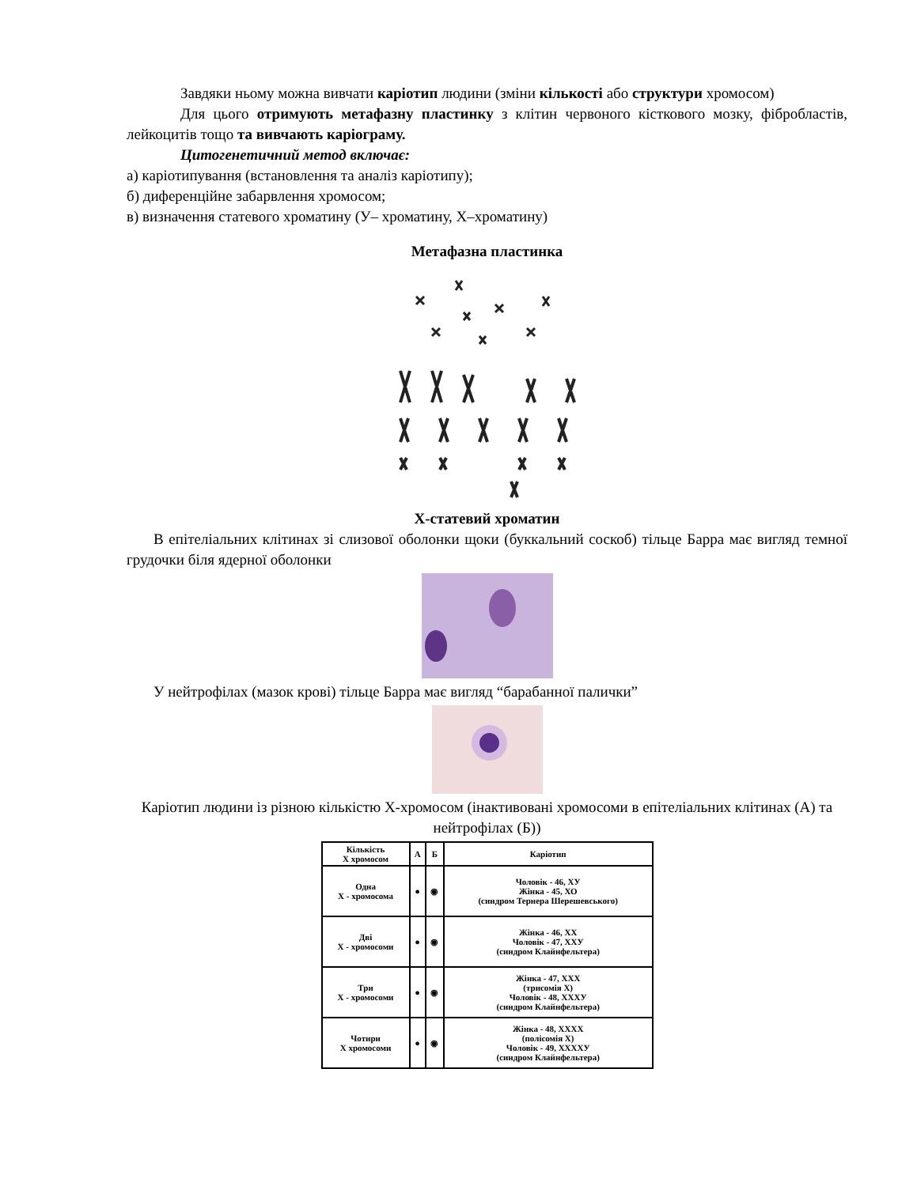Завдяки ньому можна вивчати каріотип людини (зміни кількості або структури хромосом)
Для цього отримують метафазну пластинку з клітин червоного кісткового мозку, фібробластів, лейкоцитів тощо та вивчають каріограму.
Цитогенетичний метод включає:
а) каріотипування (встановлення та аналіз каріотипу);
б) диференційне забарвлення хромосом;
в) визначення статевого хроматину (У– хроматину, Х–хроматину)
Метафазна пластинка
Х-статевий хроматин
В епітеліальних клітинах зі слизової оболонки щоки (буккальний соскоб) тільце Барра має вигляд темної грудочки біля ядерної оболонки
У нейтрофілах (мазок крові) тільце Барра має вигляд “барабанної палички”
Каріотип людини із різною кількістю Х-хромосом (інактивовані хромосоми в епітеліальних клітинах (А) та нейтрофілах (Б))
| Кількість Х хромосом | А | Б | Каріотип |
| --- | --- | --- | --- |
| Одна Х - хромосома | ● | ◉ | Чоловік - 46, ХУ Жінка - 45, ХО (синдром Тернера Шерешевського) |
| Дві Х - хромосоми | ● | ◉ | Жінка - 46, ХХ Чоловік - 47, ХХУ (синдром Клайнфельтера) |
| Три Х - хромосоми | ● | ◉ | Жінка - 47, ХХХ (трисомія Х) Чоловік - 48, ХХХУ (синдром Клайнфельтера) |
| Чотири Х хромосоми | ● | ◉ | Жінка - 48, ХХХХ (полісомія Х) Чоловік - 49, ХХХХУ (синдром Клайнфельтера) |